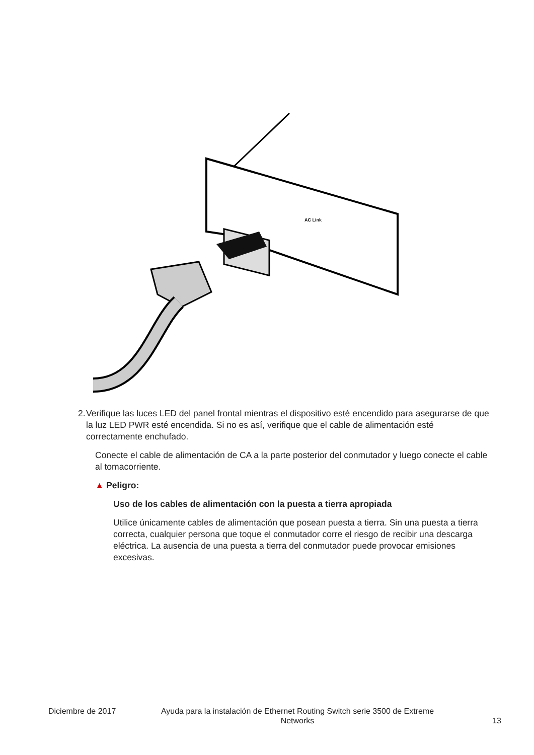AC Link
2. Verifique las luces LED del panel frontal mientras el dispositivo esté encendido para asegurarse de que la luz LED PWR esté encendida. Si no es así, verifique que el cable de alimentación esté correctamente enchufado.
Conecte el cable de alimentación de CA a la parte posterior del conmutador y luego conecte el cable al tomacorriente.
▲ Peligro:
Uso de los cables de alimentación con la puesta a tierra apropiada
Utilice únicamente cables de alimentación que posean puesta a tierra. Sin una puesta a tierra correcta, cualquier persona que toque el conmutador corre el riesgo de recibir una descarga eléctrica. La ausencia de una puesta a tierra del conmutador puede provocar emisiones excesivas.
Diciembre de 2017 Ayuda para la instalación de Ethernet Routing Switch serie 3500 de Extreme Networks
13